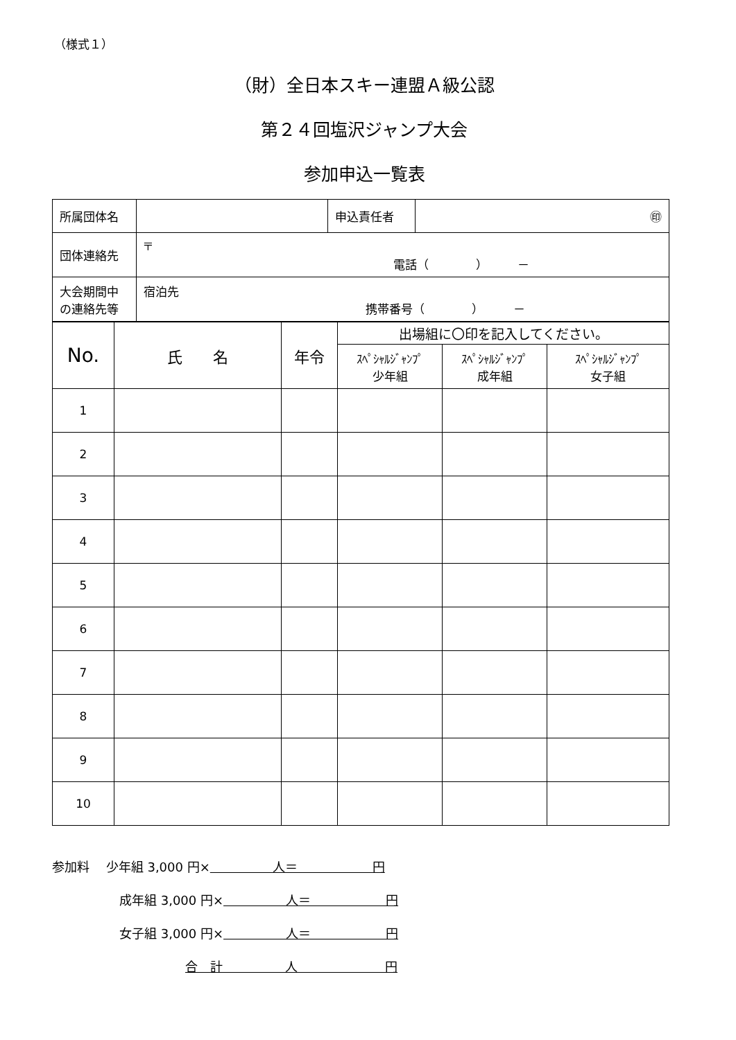（様式１）
（財）全日本スキー連盟Ａ級公認
第２４回塩沢ジャンプ大会
参加申込一覧表
| 所属団体名 | | 申込責任者 | ㊞ |
| 団体連絡先 | 〒 電話（ ） － | | |
| 大会期間中 の連絡先等 | 宿泊先 携帯番号（ ） － | | |
| No. | 氏 名 | 年令 | 出場組に〇印を記入してください。 | | |
| | | | ｽﾍﾟｼｬﾙｼﾞｬﾝﾌﾟ 少年組 | ｽﾍﾟｼｬﾙｼﾞｬﾝﾌﾟ 成年組 | ｽﾍﾟｼｬﾙｼﾞｬﾝﾌﾟ 女子組 |
| 1 | | | | | |
| 2 | | | | | |
| 3 | | | | | |
| 4 | | | | | |
| 5 | | | | | |
| 6 | | | | | |
| 7 | | | | | |
| 8 | | | | | |
| 9 | | | | | |
| 10 | | | | | |
参加料　 少年組 3,000 円×　　　　　人＝　　　　　　円
成年組 3,000 円×　　　　　人＝　　　　　　円
女子組 3,000 円×　　　　　人＝　　　　　　円
合　計　　　　　人　　　　　　　円